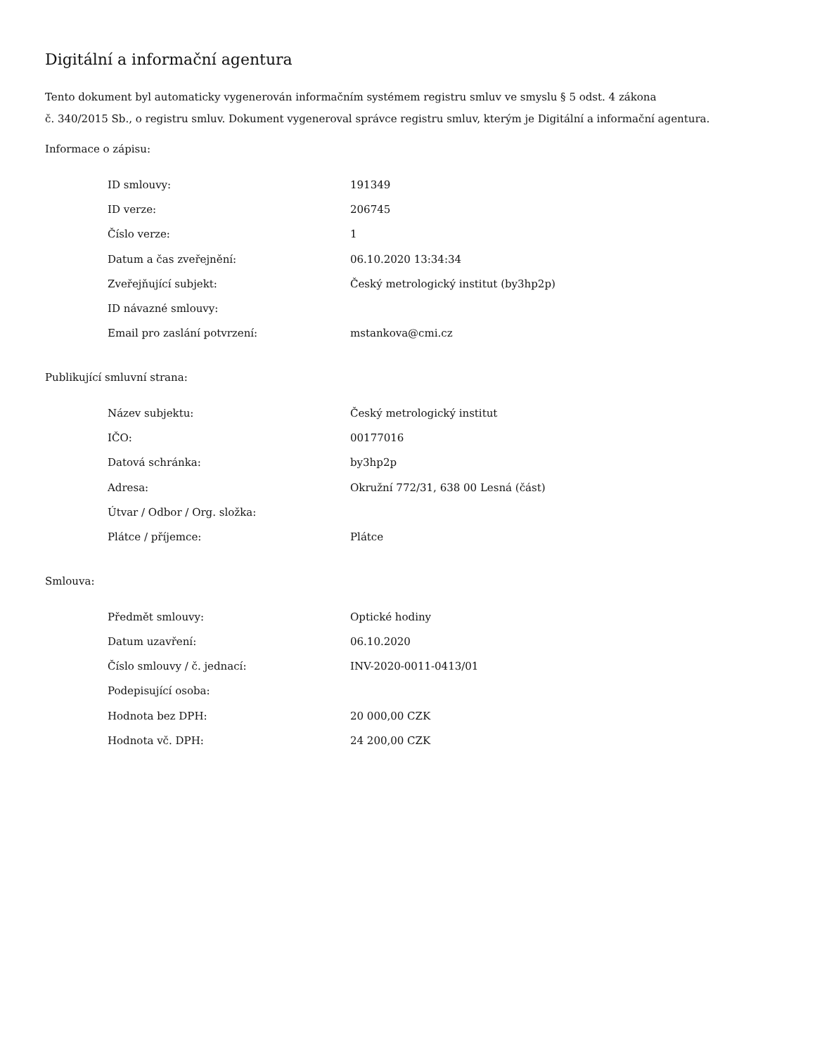Digitální a informační agentura
Tento dokument byl automaticky vygenerován informačním systémem registru smluv ve smyslu § 5 odst. 4 zákona
č. 340/2015 Sb., o registru smluv. Dokument vygeneroval správce registru smluv, kterým je Digitální a informační agentura.
Informace o zápisu:
| ID smlouvy: | 191349 |
| ID verze: | 206745 |
| Číslo verze: | 1 |
| Datum a čas zveřejnění: | 06.10.2020 13:34:34 |
| Zveřejňující subjekt: | Český metrologický institut (by3hp2p) |
| ID návazné smlouvy: | |
| Email pro zaslání potvrzení: | mstankova@cmi.cz |
Publikující smluvní strana:
| Název subjektu: | Český metrologický institut |
| IČO: | 00177016 |
| Datová schránka: | by3hp2p |
| Adresa: | Okružní 772/31, 638 00 Lesná (část) |
| Útvar / Odbor / Org. složka: | |
| Plátce / příjemce: | Plátce |
Smlouva:
| Předmět smlouvy: | Optické hodiny |
| Datum uzavření: | 06.10.2020 |
| Číslo smlouvy / č. jednací: | INV-2020-0011-0413/01 |
| Podepisující osoba: | |
| Hodnota bez DPH: | 20 000,00 CZK |
| Hodnota vč. DPH: | 24 200,00 CZK |